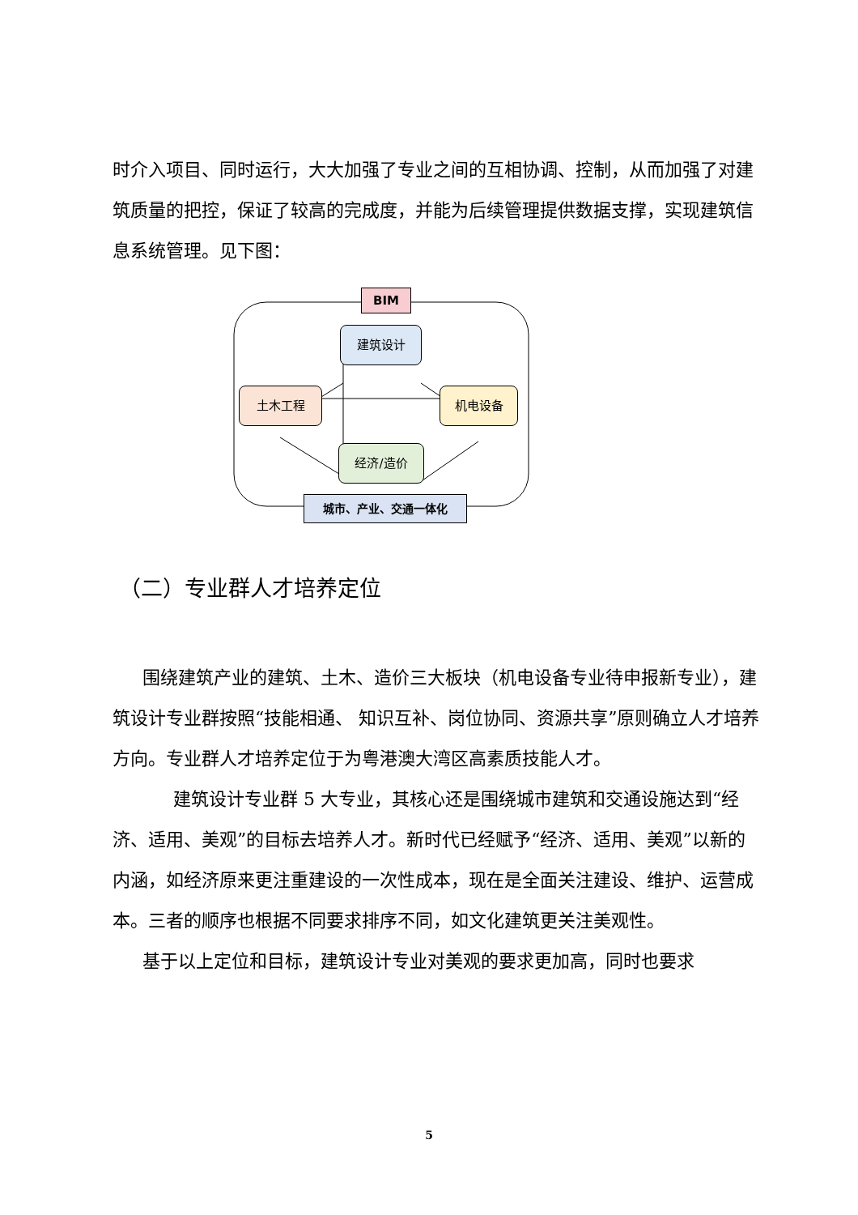时介入项目、同时运行，大大加强了专业之间的互相协调、控制，从而加强了对建筑质量的把控，保证了较高的完成度，并能为后续管理提供数据支撑，实现建筑信息系统管理。见下图：
BIM
建筑设计
土木工程 机电设备
经济/造价
城市、产业、交通一体化
（二）专业群人才培养定位
围绕建筑产业的建筑、土木、造价三大板块（机电设备专业待申报新专业），建筑设计专业群按照“技能相通、 知识互补、岗位协同、资源共享”原则确立人才培养方向。专业群人才培养定位于为粤港澳大湾区高素质技能人才。
建筑设计专业群 5 大专业，其核心还是围绕城市建筑和交通设施达到“经济、适用、美观”的目标去培养人才。新时代已经赋予“经济、适用、美观”以新的内涵，如经济原来更注重建设的一次性成本，现在是全面关注建设、维护、运营成本。三者的顺序也根据不同要求排序不同，如文化建筑更关注美观性。
基于以上定位和目标，建筑设计专业对美观的要求更加高，同时也要求
5